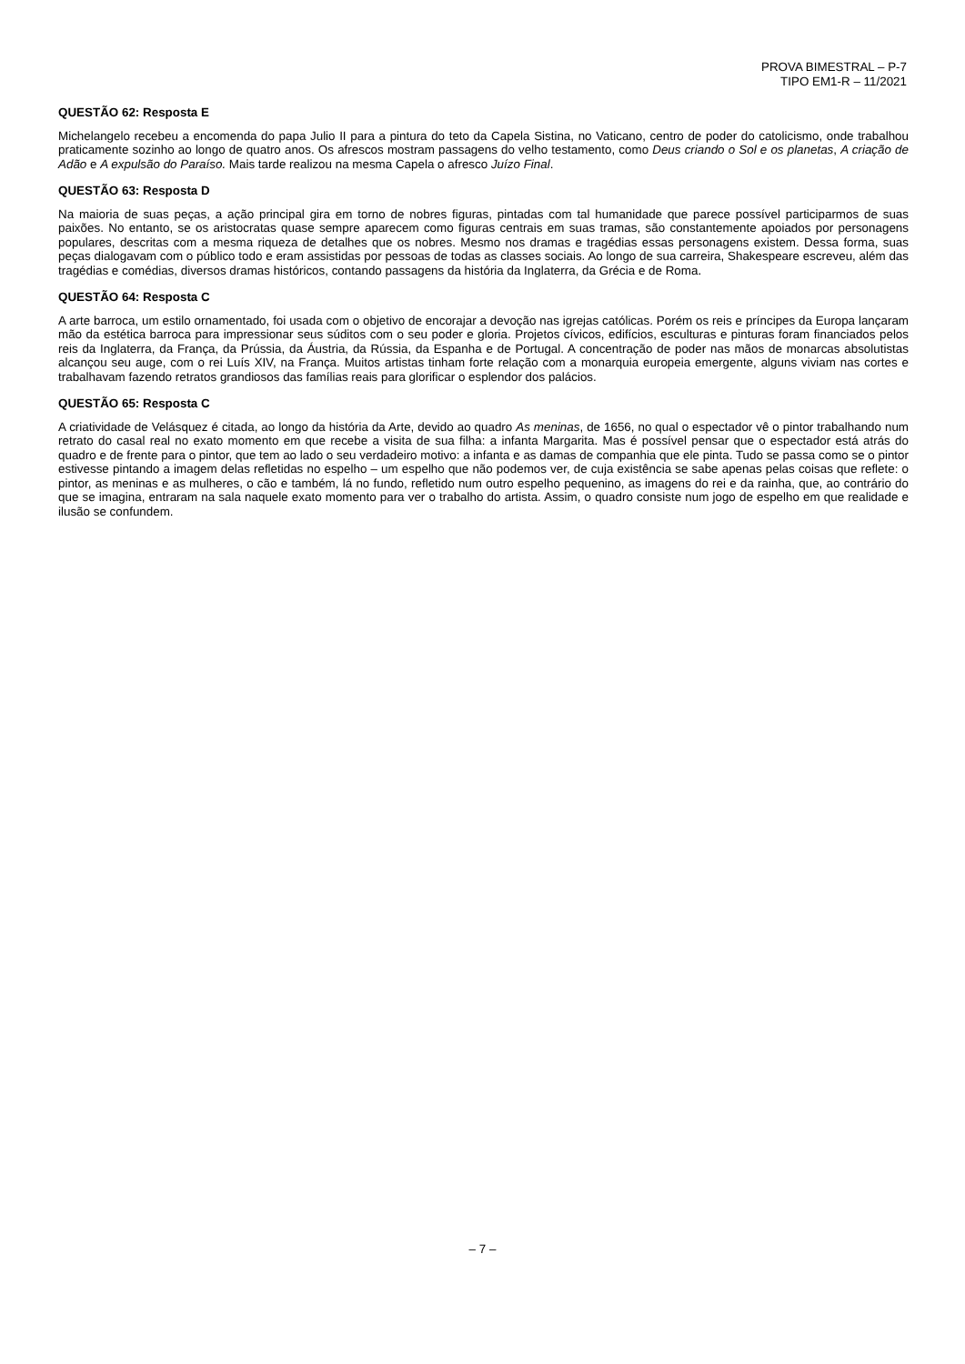PROVA BIMESTRAL – P-7
TIPO EM1-R – 11/2021
QUESTÃO 62: Resposta E
Michelangelo recebeu a encomenda do papa Julio II para a pintura do teto da Capela Sistina, no Vaticano, centro de poder do catolicismo, onde trabalhou praticamente sozinho ao longo de quatro anos. Os afrescos mostram passagens do velho testamento, como Deus criando o Sol e os planetas, A criação de Adão e A expulsão do Paraíso. Mais tarde realizou na mesma Capela o afresco Juízo Final.
QUESTÃO 63: Resposta D
Na maioria de suas peças, a ação principal gira em torno de nobres figuras, pintadas com tal humanidade que parece possível participarmos de suas paixões. No entanto, se os aristocratas quase sempre aparecem como figuras centrais em suas tramas, são constantemente apoiados por personagens populares, descritas com a mesma riqueza de detalhes que os nobres. Mesmo nos dramas e tragédias essas personagens existem. Dessa forma, suas peças dialogavam com o público todo e eram assistidas por pessoas de todas as classes sociais. Ao longo de sua carreira, Shakespeare escreveu, além das tragédias e comédias, diversos dramas históricos, contando passagens da história da Inglaterra, da Grécia e de Roma.
QUESTÃO 64: Resposta C
A arte barroca, um estilo ornamentado, foi usada com o objetivo de encorajar a devoção nas igrejas católicas. Porém os reis e príncipes da Europa lançaram mão da estética barroca para impressionar seus súditos com o seu poder e gloria. Projetos cívicos, edifícios, esculturas e pinturas foram financiados pelos reis da Inglaterra, da França, da Prússia, da Áustria, da Rússia, da Espanha e de Portugal. A concentração de poder nas mãos de monarcas absolutistas alcançou seu auge, com o rei Luís XIV, na França. Muitos artistas tinham forte relação com a monarquia europeia emergente, alguns viviam nas cortes e trabalhavam fazendo retratos grandiosos das famílias reais para glorificar o esplendor dos palácios.
QUESTÃO 65: Resposta C
A criatividade de Velásquez é citada, ao longo da história da Arte, devido ao quadro As meninas, de 1656, no qual o espectador vê o pintor trabalhando num retrato do casal real no exato momento em que recebe a visita de sua filha: a infanta Margarita. Mas é possível pensar que o espectador está atrás do quadro e de frente para o pintor, que tem ao lado o seu verdadeiro motivo: a infanta e as damas de companhia que ele pinta. Tudo se passa como se o pintor estivesse pintando a imagem delas refletidas no espelho – um espelho que não podemos ver, de cuja existência se sabe apenas pelas coisas que reflete: o pintor, as meninas e as mulheres, o cão e também, lá no fundo, refletido num outro espelho pequenino, as imagens do rei e da rainha, que, ao contrário do que se imagina, entraram na sala naquele exato momento para ver o trabalho do artista. Assim, o quadro consiste num jogo de espelho em que realidade e ilusão se confundem.
– 7 –